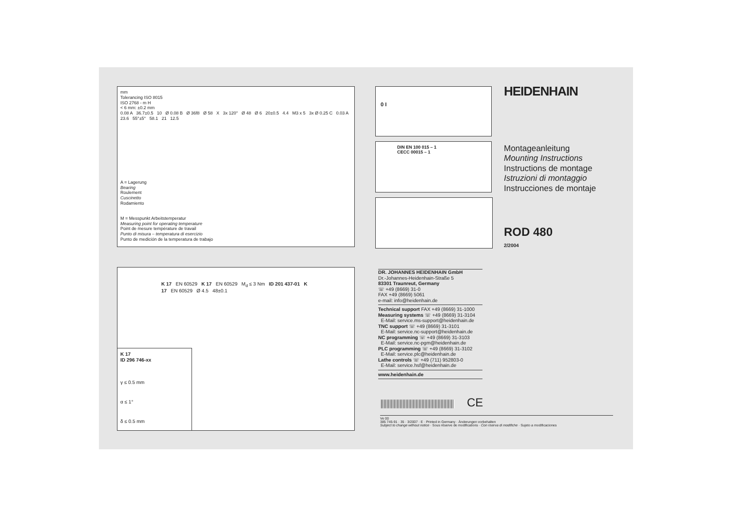mm
Tolerancing ISO 8015
ISO 2768 - m H
< 6 mm: ±0.2 mm
0.08 A 36.7±0.5 10 Ø 0.08 B Ø 36f8 Ø 58 X 3x 120° Ø 48 Ø 6 20±0.5 4.4 M3 x 5 3x Ø 0.25 C 0.03 A 23.6 55°±5° 58.1 21 12.5
A = Lagerung
Bearing
Roulement
Cuscinetto
Rodamiento
M = Messpunkt Arbeitstemperatur
Measuring point for operating temperature
Point de mesure température de travail
Punto di misura – temperatura di esercizio
Punto de medición de la temperatura de trabajo
0 I
DIN EN 100 015 – 1
CECC 00015 – 1
HEIDENHAIN
Montageanleitung
Mounting Instructions
Instructions de montage
Istruzioni di montaggio
Instrucciones de montaje
ROD 480
2/2004
K 17 EN 60529 K 17 EN 60529 M<sub>d</sub> ≤ 3 Nm ID 201 437-01 K 17 EN 60529 Ø 4.5 48±0.1
K 17
ID 296 746-xx
γ ≤ 0.5 mm
α ≤ 1°
δ ≤ 0.5 mm
DR. JOHANNES HEIDENHAIN GmbH
Dr.-Johannes-Heidenhain-Straße 5
83301 Traunreut, Germany
☏ +49 (8669) 31-0
FAX +49 (8669) 5061
e-mail: info@heidenhain.de
Technical support FAX +49 (8669) 31-1000
Measuring systems ☏ +49 (8669) 31-3104
E-Mail: service.ms-support@heidenhain.de
TNC support ☏ +49 (8669) 31-3101
E-Mail: service.nc-support@heidenhain.de
NC programming ☏ +49 (8669) 31-3103
E-Mail: service.nc-pgm@heidenhain.de
PLC programming ☏ +49 (8669) 31-3102
E-Mail: service.plc@heidenhain.de
Lathe controls ☏ +49 (711) 952803-0
E-Mail: service.hsf@heidenhain.de
www.heidenhain.de
CE
Ve 00
385 745-91 · 35 · 3/2007 · E · Printed in Germany · Änderungen vorbehalten
Subject to change without notice · Sous réserve de modifications · Con riserva di modifiche · Sujeto a modificaciones